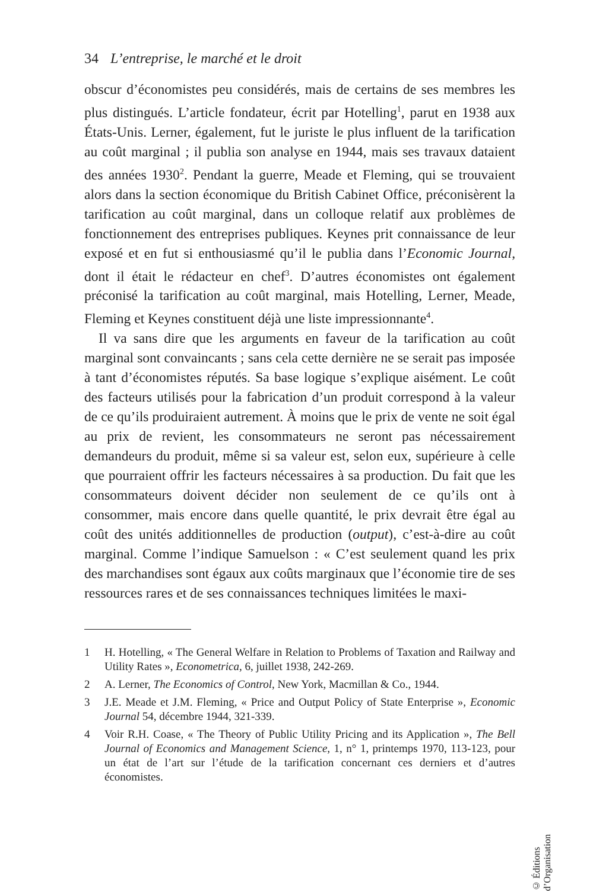34 L’entreprise, le marché et le droit
obscur d’économistes peu considérés, mais de certains de ses membres les plus distingués. L’article fondateur, écrit par Hotelling<sup>1</sup>, parut en 1938 aux États-Unis. Lerner, également, fut le juriste le plus influent de la tarification au coût marginal ; il publia son analyse en 1944, mais ses travaux dataient des années 1930<sup>2</sup>. Pendant la guerre, Meade et Fleming, qui se trouvaient alors dans la section économique du British Cabinet Office, préconisèrent la tarification au coût marginal, dans un colloque relatif aux problèmes de fonctionnement des entreprises publiques. Keynes prit connaissance de leur exposé et en fut si enthousiasmé qu’il le publia dans l’Economic Journal, dont il était le rédacteur en chef<sup>3</sup>. D’autres économistes ont également préconisé la tarification au coût marginal, mais Hotelling, Lerner, Meade, Fleming et Keynes constituent déjà une liste impressionnante<sup>4</sup>.
Il va sans dire que les arguments en faveur de la tarification au coût marginal sont convaincants ; sans cela cette dernière ne se serait pas imposée à tant d’économistes réputés. Sa base logique s’explique aisément. Le coût des facteurs utilisés pour la fabrication d’un produit correspond à la valeur de ce qu’ils produiraient autrement. À moins que le prix de vente ne soit égal au prix de revient, les consommateurs ne seront pas nécessairement demandeurs du produit, même si sa valeur est, selon eux, supérieure à celle que pourraient offrir les facteurs nécessaires à sa production. Du fait que les consommateurs doivent décider non seulement de ce qu’ils ont à consommer, mais encore dans quelle quantité, le prix devrait être égal au coût des unités additionnelles de production (output), c’est-à-dire au coût marginal. Comme l’indique Samuelson : « C’est seulement quand les prix des marchandises sont égaux aux coûts marginaux que l’économie tire de ses ressources rares et de ses connaissances techniques limitées le maxi-
1 H. Hotelling, « The General Welfare in Relation to Problems of Taxation and Railway and Utility Rates », Econometrica, 6, juillet 1938, 242-269.
2 A. Lerner, The Economics of Control, New York, Macmillan & Co., 1944.
3 J.E. Meade et J.M. Fleming, « Price and Output Policy of State Enterprise », Economic Journal 54, décembre 1944, 321-339.
4 Voir R.H. Coase, « The Theory of Public Utility Pricing and its Application », The Bell Journal of Economics and Management Science, 1, n° 1, printemps 1970, 113-123, pour un état de l’art sur l’étude de la tarification concernant ces derniers et d’autres économistes.
© Éditions d’Organisation